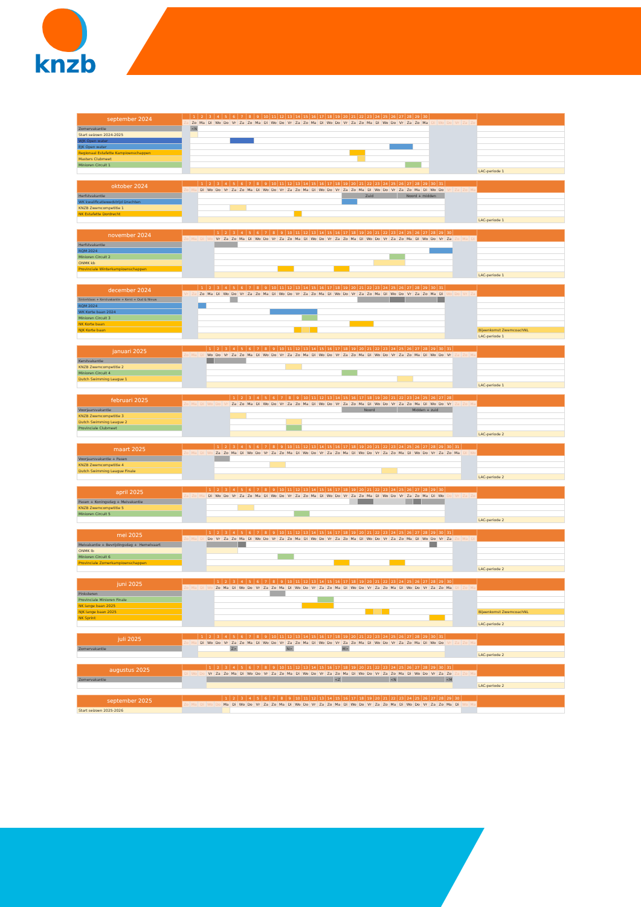knzb
| september 2024 | | 1 | 2 | 3 | 4 | 5 | 6 | 7 | 8 | 9 | 10 | 11 | 12 | 13 | 14 | 15 | 16 | 17 | 18 | 19 | 20 | 21 | 22 | 23 | 24 | 25 | 26 | 27 | 28 | 29 | 30 | | | | | | | |
| | Za | Zo | Ma | Di | Wo | Do | Vr | Za | Zo | Ma | Di | Wo | Do | Vr | Za | Zo | Ma | Di | Wo | Do | Vr | Za | Zo | Ma | Di | Wo | Do | Vr | Za | Zo | Ma | Di | Wo | Do | Vr | Za | Zo | |
| Zomervakantie | | <N | | | | | | | | | | | | | | | | | | | | | | | | | | | | | | | | | | | | |
| Start seizoen 2024-2025 | | | | | | | | | | | | | | | | | | | | | | | | | | | | | | | | | | | | | | |
| WJK Open water | | | | | | | | | | | | | | | | | | | | | | | | | | | | | | | | | | | | | | |
| EJK Open water | | | | | | | | | | | | | | | | | | | | | | | | | | | | | | | | | | | | | | |
| Regionaal Estafette Kampioenschappen | | | | | | | | | | | | | | | | | | | | | | | | | | | | | | | | | | | | | | |
| Masters Clubmeet | | | | | | | | | | | | | | | | | | | | | | | | | | | | | | | | | | | | | | |
| Minioren Circuit 1 | | | | | | | | | | | | | | | | | | | | | | | | | | | | | | | | | | | | | | |
| | | | | | | | | | | | | | | | | | | | | | | | | | | | | | | | | | | | | | | LAC-periode 1 |
| oktober 2024 | | | 1 | 2 | 3 | 4 | 5 | 6 | 7 | 8 | 9 | 10 | 11 | 12 | 13 | 14 | 15 | 16 | 17 | 18 | 19 | 20 | 21 | 22 | 23 | 24 | 25 | 26 | 27 | 28 | 29 | 30 | 31 | | | | | |
| | Zo | Ma | Di | Wo | Do | Vr | Za | Zo | Ma | Di | Wo | Do | Vr | Za | Zo | Ma | Di | Wo | Do | Vr | Za | Zo | Ma | Di | Wo | Do | Vr | Za | Zo | Ma | Di | Wo | Do | Vr | Za | Zo | Ma | |
| Herfstvakantie | | | | | | | | | | | | | | | | | | | | | Zuid | | | | | | | Noord + midden | | | | | | | | | | |
| WK kwalificatiewedstrijd Drachten | | | | | | | | | | | | | | | | | | | | | | | | | | | | | | | | | | | | | | |
| KNZB Zwemcompetitie 1 | | | | | | | | | | | | | | | | | | | | | | | | | | | | | | | | | | | | | | |
| NK Estafette Dordrecht | | | | | | | | | | | | | | | | | | | | | | | | | | | | | | | | | | | | | | |
| | | | | | | | | | | | | | | | | | | | | | | | | | | | | | | | | | | | | | | LAC-periode 1 |
| november 2024 | | | | | 1 | 2 | 3 | 4 | 5 | 6 | 7 | 8 | 9 | 10 | 11 | 12 | 13 | 14 | 15 | 16 | 17 | 18 | 19 | 20 | 21 | 22 | 23 | 24 | 25 | 26 | 27 | 28 | 29 | 30 | | | | |
| | Zo | Ma | Di | Wo | Vr | Za | Zo | Ma | Di | Wo | Do | Vr | Za | Zo | Ma | Di | Wo | Do | Vr | Za | Zo | Ma | Di | Wo | Do | Vr | Za | Zo | Ma | Di | Wo | Do | Vr | Za | Zo | Ma | Di | |
| Herfstvakantie | | | | | | | | | | | | | | | | | | | | | | | | | | | | | | | | | | | | | | |
| RQM 2024 | | | | | | | | | | | | | | | | | | | | | | | | | | | | | | | | | | | | | | |
| Minioren Circuit 2 | | | | | | | | | | | | | | | | | | | | | | | | | | | | | | | | | | | | | | |
| ONMK kb | | | | | | | | | | | | | | | | | | | | | | | | | | | | | | | | | | | | | | |
| Provinciale Winterkampioenschappen | | | | | | | | | | | | | | | | | | | | | | | | | | | | | | | | | | | | | | |
| | | | | | | | | | | | | | | | | | | | | | | | | | | | | | | | | | | | | | | LAC-periode 1 |
| december 2024 | | | 1 | 2 | 3 | 4 | 5 | 6 | 7 | 8 | 9 | 10 | 11 | 12 | 13 | 14 | 15 | 16 | 17 | 18 | 19 | 20 | 21 | 22 | 23 | 24 | 25 | 26 | 27 | 28 | 29 | 30 | 31 | | | | | |
| | Vr | Za | Zo | Ma | Di | Wo | Do | Vr | Za | Zo | Ma | Di | Wo | Do | Vr | Za | Zo | Ma | Di | Wo | Do | Vr | Za | Zo | Ma | Di | Wo | Do | Vr | Za | Zo | Ma | Di | Wo | Do | Vr | Za | |
| Sinterklaas + Kerstvakantie + Kerst + Oud & Nieuw | | | | | | | | | | | | | | | | | | | | | | | | | | | | | | | | | | | | | | |
| RQM 2024 | | | | | | | | | | | | | | | | | | | | | | | | | | | | | | | | | | | | | | |
| WK Korte baan 2024 | | | | | | | | | | | | | | | | | | | | | | | | | | | | | | | | | | | | | | |
| Minioren Circuit 3 | | | | | | | | | | | | | | | | | | | | | | | | | | | | | | | | | | | | | | |
| NK Korte baan | | | | | | | | | | | | | | | | | | | | | | | | | | | | | | | | | | | | | | |
| NJK Korte baan | | | | | | | | | | | | | | | | | | | | | | | | | | | | | | | | | | | | | | Bijeenkomst ZwemcoachNL |
| | | | | | | | | | | | | | | | | | | | | | | | | | | | | | | | | | | | | | | LAC-periode 1 |
| januari 2025 | | | | 1 | 2 | 3 | 4 | 5 | 6 | 7 | 8 | 9 | 10 | 11 | 12 | 13 | 14 | 15 | 16 | 17 | 18 | 19 | 20 | 21 | 22 | 23 | 24 | 25 | 26 | 27 | 28 | 29 | 30 | 31 | | | | |
| | Zo | Ma | Di | Wo | Do | Vr | Za | Zo | Ma | Di | Wo | Do | Vr | Za | Zo | Ma | Di | Wo | Do | Vr | Za | Zo | Ma | Di | Wo | Do | Vr | Za | Zo | Ma | Di | Wo | Do | Vr | Za | Zo | Ma | |
| Kerstvakantie | | | | | | | | | | | | | | | | | | | | | | | | | | | | | | | | | | | | | | |
| KNZB Zwemcompetitie 2 | | | | | | | | | | | | | | | | | | | | | | | | | | | | | | | | | | | | | | |
| Minioren Circuit 4 | | | | | | | | | | | | | | | | | | | | | | | | | | | | | | | | | | | | | | |
| Dutch Swimming League 1 | | | | | | | | | | | | | | | | | | | | | | | | | | | | | | | | | | | | | | |
| | | | | | | | | | | | | | | | | | | | | | | | | | | | | | | | | | | | | | | LAC-periode 1 |
| februari 2025 | | | | | | | 1 | 2 | 3 | 4 | 5 | 6 | 7 | 8 | 9 | 10 | 11 | 12 | 13 | 14 | 15 | 16 | 17 | 18 | 19 | 20 | 21 | 22 | 23 | 24 | 25 | 26 | 27 | 28 | | | | |
| | Zo | Ma | Di | Wo | Do | Vr | Za | Zo | Ma | Di | Wo | Do | Vr | Za | Zo | Ma | Di | Wo | Do | Vr | Za | Zo | Ma | Di | Wo | Do | Vr | Za | Zo | Ma | Di | Wo | Do | Vr | Za | Zo | Ma | |
| Voorjaarsvakantie | | | | | | | | | | | | | | | | | | | | | Noord | | | | | | | Midden + zuid | | | | | | | | | | |
| KNZB Zwemcompetitie 3 | | | | | | | | | | | | | | | | | | | | | | | | | | | | | | | | | | | | | | |
| Dutch Swimming League 2 | | | | | | | | | | | | | | | | | | | | | | | | | | | | | | | | | | | | | | |
| Provinciale Clubmeet | | | | | | | | | | | | | | | | | | | | | | | | | | | | | | | | | | | | | | |
| | | | | | | | | | | | | | | | | | | | | | | | | | | | | | | | | | | | | | | LAC-periode 2 |
| maart 2025 | | | | | 1 | 2 | 3 | 4 | 5 | 6 | 7 | 8 | 9 | 10 | 11 | 12 | 13 | 14 | 15 | 16 | 17 | 18 | 19 | 20 | 21 | 22 | 23 | 24 | 25 | 26 | 27 | 28 | 29 | 30 | 31 | | | |
| | Zo | Ma | Di | Wo | Za | Zo | Ma | Di | Wo | Do | Vr | Za | Zo | Ma | Di | Wo | Do | Vr | Za | Zo | Ma | Di | Wo | Do | Vr | Za | Zo | Ma | Di | Wo | Do | Vr | Za | Zo | Ma | Di | Wo | |
| Voorjaarsvakantie + Pasen | | | | | | | | | | | | | | | | | | | | | | | | | | | | | | | | | | | | | | |
| KNZB Zwemcompetitie 4 | | | | | | | | | | | | | | | | | | | | | | | | | | | | | | | | | | | | | | |
| Dutch Swimming League Finale | | | | | | | | | | | | | | | | | | | | | | | | | | | | | | | | | | | | | | |
| | | | | | | | | | | | | | | | | | | | | | | | | | | | | | | | | | | | | | | LAC-periode 2 |
| april 2025 | | | | 1 | 2 | 3 | 4 | 5 | 6 | 7 | 8 | 9 | 10 | 11 | 12 | 13 | 14 | 15 | 16 | 17 | 18 | 19 | 20 | 21 | 22 | 23 | 24 | 25 | 26 | 27 | 28 | 29 | 30 | | | | | |
| | Za | Zo | Ma | Di | Wo | Do | Vr | Za | Zo | Ma | Di | Wo | Do | Vr | Za | Zo | Ma | Di | Wo | Do | Vr | Za | Zo | Ma | Di | Wo | Do | Vr | Za | Zo | Ma | Di | Wo | Do | Vr | Za | Zo | |
| Pasen + Koningsdag + Meivakantie | | | | | | | | | | | | | | | | | | | | | | | | | | | | | | | | | | | | | | |
| KNZB Zwemcompetitie 5 | | | | | | | | | | | | | | | | | | | | | | | | | | | | | | | | | | | | | | |
| Minioren Circuit 5 | | | | | | | | | | | | | | | | | | | | | | | | | | | | | | | | | | | | | | |
| | | | | | | | | | | | | | | | | | | | | | | | | | | | | | | | | | | | | | | LAC-periode 2 |
| mei 2025 | | | | 1 | 2 | 3 | 4 | 5 | 6 | 7 | 8 | 9 | 10 | 11 | 12 | 13 | 14 | 15 | 16 | 17 | 18 | 19 | 20 | 21 | 22 | 23 | 24 | 25 | 26 | 27 | 28 | 29 | 30 | 31 | | | | |
| | Zo | Ma | Di | Do | Vr | Za | Zo | Ma | Di | Wo | Do | Vr | Za | Zo | Ma | Di | Wo | Do | Vr | Za | Zo | Ma | Di | Wo | Do | Vr | Za | Zo | Ma | Di | Wo | Do | Vr | Za | Zo | Ma | Di | |
| Meivakantie + Bevrijdingsdag + Hemelvaart | | | | | | | | | | | | | | | | | | | | | | | | | | | | | | | | | | | | | | |
| ONMK lb | | | | | | | | | | | | | | | | | | | | | | | | | | | | | | | | | | | | | | |
| Minioren Circuit 6 | | | | | | | | | | | | | | | | | | | | | | | | | | | | | | | | | | | | | | |
| Provinciale Zomerkampioenschappen | | | | | | | | | | | | | | | | | | | | | | | | | | | | | | | | | | | | | | |
| | | | | | | | | | | | | | | | | | | | | | | | | | | | | | | | | | | | | | | LAC-periode 2 |
| juni 2025 | | | | | 1 | 2 | 3 | 4 | 5 | 6 | 7 | 8 | 9 | 10 | 11 | 12 | 13 | 14 | 15 | 16 | 17 | 18 | 19 | 20 | 21 | 22 | 23 | 24 | 25 | 26 | 27 | 28 | 29 | 30 | | | | |
| | Zo | Ma | Di | Wo | Zo | Ma | Di | Wo | Do | Vr | Za | Zo | Ma | Di | Wo | Do | Vr | Za | Zo | Ma | Di | Wo | Do | Vr | Za | Zo | Ma | Di | Wo | Do | Vr | Za | Zo | Ma | Di | Zo | Ma | |
| Pinksteren | | | | | | | | | | | | | | | | | | | | | | | | | | | | | | | | | | | | | | |
| Provinciale Minioren Finale | | | | | | | | | | | | | | | | | | | | | | | | | | | | | | | | | | | | | | |
| NK lange baan 2025 | | | | | | | | | | | | | | | | | | | | | | | | | | | | | | | | | | | | | | |
| NJK lange baan 2025 | | | | | | | | | | | | | | | | | | | | | | | | | | | | | | | | | | | | | | Bijeenkomst ZwemcoachNL |
| NK Sprint | | | | | | | | | | | | | | | | | | | | | | | | | | | | | | | | | | | | | | |
| | | | | | | | | | | | | | | | | | | | | | | | | | | | | | | | | | | | | | | LAC-periode 2 |
| juli 2025 | | | 1 | 2 | 3 | 4 | 5 | 6 | 7 | 8 | 9 | 10 | 11 | 12 | 13 | 14 | 15 | 16 | 17 | 18 | 19 | 20 | 21 | 22 | 23 | 24 | 25 | 26 | 27 | 28 | 29 | 30 | 31 | | | | | |
| | Zo | Ma | Di | Wo | Do | Vr | Za | Zo | Ma | Di | Wo | Do | Vr | Za | Zo | Ma | Di | Wo | Do | Vr | Za | Zo | Ma | Di | Wo | Do | Vr | Za | Zo | Ma | Di | Wo | Do | Vr | Za | Zo | Ma | |
| Zomervakantie | | | | | | | Z> | | | | | | | N> | | | | | | | M> | | | | | | | | | | | | | | | | | |
| | | | | | | | | | | | | | | | | | | | | | | | | | | | | | | | | | | | | | | LAC-periode 2 |
| augustus 2025 | | | | 1 | 2 | 3 | 4 | 5 | 6 | 7 | 8 | 9 | 10 | 11 | 12 | 13 | 14 | 15 | 16 | 17 | 18 | 19 | 20 | 21 | 22 | 23 | 24 | 25 | 26 | 27 | 28 | 29 | 30 | 31 | | | | |
| | Di | Wo | Do | Vr | Za | Zo | Ma | Di | Wo | Do | Vr | Za | Zo | Ma | Di | Wo | Do | Vr | Za | Zo | Ma | Di | Wo | Do | Vr | Za | Zo | Ma | Di | Wo | Do | Vr | Za | Zo | Za | Zo | Ma | |
| Zomervakantie | | | | | | | | | | | | | | | | | | | | <Z | | | | | | | <N | | | | | | | <M | | | | |
| | | | | | | | | | | | | | | | | | | | | | | | | | | | | | | | | | | | | | | LAC-periode 2 |
| september 2025 | | | | | | 1 | 2 | 3 | 4 | 5 | 6 | 7 | 8 | 9 | 10 | 11 | 12 | 13 | 14 | 15 | 16 | 17 | 18 | 19 | 20 | 21 | 22 | 23 | 24 | 25 | 26 | 27 | 28 | 29 | 30 | | | |
| | Zo | Ma | Di | Wo | Do | Ma | Di | Wo | Do | Vr | Za | Zo | Ma | Di | Wo | Do | Vr | Za | Zo | Ma | Di | Wo | Do | Vr | Za | Zo | Ma | Di | Wo | Do | Vr | Za | Zo | Ma | Di | Wo | Ma | |
| Start seizoen 2025-2026 | | | | | | | | | | | | | | | | | | | | | | | | | | | | | | | | | | | | | | |